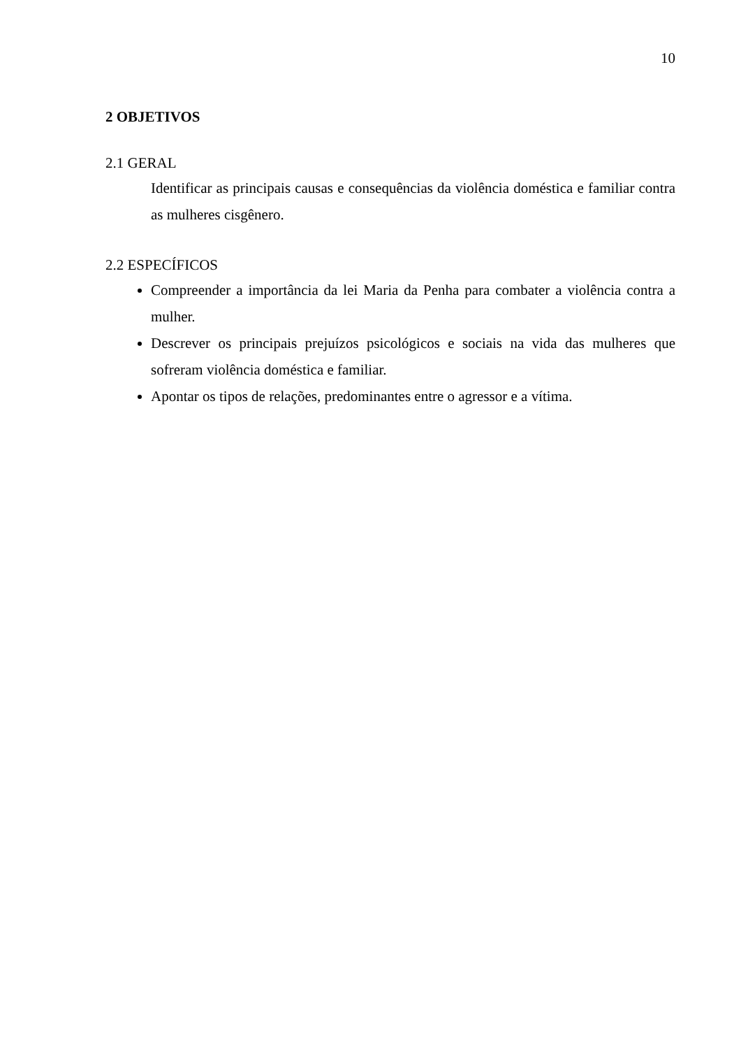10
2 OBJETIVOS
2.1 GERAL
Identificar as principais causas e consequências da violência doméstica e familiar contra as mulheres cisgênero.
2.2 ESPECÍFICOS
Compreender a importância da lei Maria da Penha para combater a violência contra a mulher.
Descrever os principais prejuízos psicológicos e sociais na vida das mulheres que sofreram violência doméstica e familiar.
Apontar os tipos de relações, predominantes entre o agressor e a vítima.